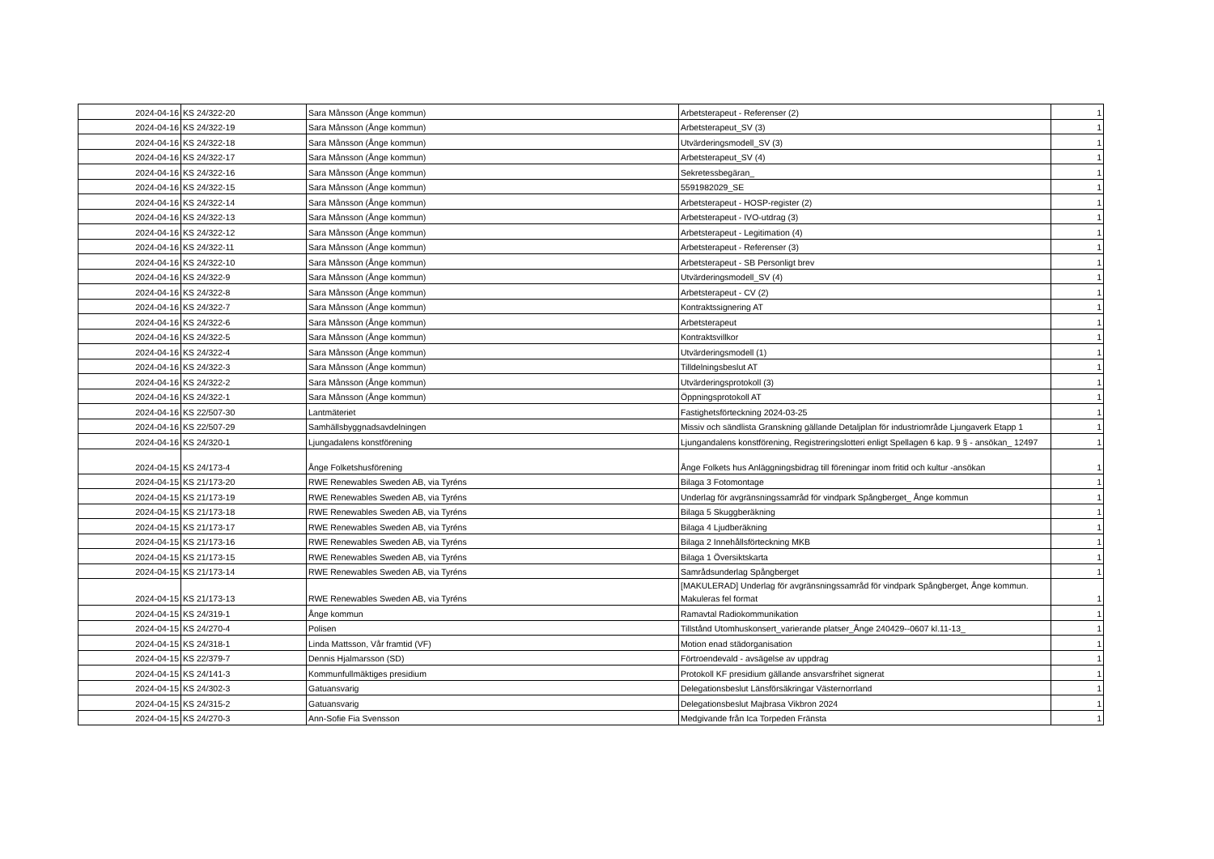| 2024-04-16 | KS 24/322-20 | Sara Månsson (Ånge kommun) | Arbetsterapeut - Referenser (2) | 1 |
| 2024-04-16 | KS 24/322-19 | Sara Månsson (Ånge kommun) | Arbetsterapeut_SV (3) | 1 |
| 2024-04-16 | KS 24/322-18 | Sara Månsson (Ånge kommun) | Utvärderingsmodell_SV (3) | 1 |
| 2024-04-16 | KS 24/322-17 | Sara Månsson (Ånge kommun) | Arbetsterapeut_SV (4) | 1 |
| 2024-04-16 | KS 24/322-16 | Sara Månsson (Ånge kommun) | Sekretessbegäran_ | 1 |
| 2024-04-16 | KS 24/322-15 | Sara Månsson (Ånge kommun) | 5591982029_SE | 1 |
| 2024-04-16 | KS 24/322-14 | Sara Månsson (Ånge kommun) | Arbetsterapeut - HOSP-register (2) | 1 |
| 2024-04-16 | KS 24/322-13 | Sara Månsson (Ånge kommun) | Arbetsterapeut - IVO-utdrag (3) | 1 |
| 2024-04-16 | KS 24/322-12 | Sara Månsson (Ånge kommun) | Arbetsterapeut - Legitimation (4) | 1 |
| 2024-04-16 | KS 24/322-11 | Sara Månsson (Ånge kommun) | Arbetsterapeut - Referenser (3) | 1 |
| 2024-04-16 | KS 24/322-10 | Sara Månsson (Ånge kommun) | Arbetsterapeut - SB Personligt brev | 1 |
| 2024-04-16 | KS 24/322-9 | Sara Månsson (Ånge kommun) | Utvärderingsmodell_SV (4) | 1 |
| 2024-04-16 | KS 24/322-8 | Sara Månsson (Ånge kommun) | Arbetsterapeut - CV (2) | 1 |
| 2024-04-16 | KS 24/322-7 | Sara Månsson (Ånge kommun) | Kontraktssignering AT | 1 |
| 2024-04-16 | KS 24/322-6 | Sara Månsson (Ånge kommun) | Arbetsterapeut | 1 |
| 2024-04-16 | KS 24/322-5 | Sara Månsson (Ånge kommun) | Kontraktsvillkor | 1 |
| 2024-04-16 | KS 24/322-4 | Sara Månsson (Ånge kommun) | Utvärderingsmodell (1) | 1 |
| 2024-04-16 | KS 24/322-3 | Sara Månsson (Ånge kommun) | Tilldelningsbeslut AT | 1 |
| 2024-04-16 | KS 24/322-2 | Sara Månsson (Ånge kommun) | Utvärderingsprotokoll (3) | 1 |
| 2024-04-16 | KS 24/322-1 | Sara Månsson (Ånge kommun) | Öppningsprotokoll AT | 1 |
| 2024-04-16 | KS 22/507-30 | Lantmäteriet | Fastighetsförteckning 2024-03-25 | 1 |
| 2024-04-16 | KS 22/507-29 | Samhällsbyggnadsavdelningen | Missiv och sändlista Granskning gällande Detaljplan för industriområde Ljungaverk Etapp 1 | 1 |
| 2024-04-16 | KS 24/320-1 | Ljungadalens konstförening | Ljungandalens konstförening, Registreringslotteri enligt Spellagen 6 kap. 9 § - ansökan_ 12497 | 1 |
| 2024-04-15 | KS 24/173-4 | Ånge Folketshusförening | Ånge Folkets hus Anläggningsbidrag till föreningar inom fritid och kultur -ansökan | 1 |
| 2024-04-15 | KS 21/173-20 | RWE Renewables Sweden AB, via Tyréns | Bilaga 3 Fotomontage | 1 |
| 2024-04-15 | KS 21/173-19 | RWE Renewables Sweden AB, via Tyréns | Underlag för avgränsningssamråd för vindpark Spångberget_ Ånge kommun | 1 |
| 2024-04-15 | KS 21/173-18 | RWE Renewables Sweden AB, via Tyréns | Bilaga 5 Skuggberäkning | 1 |
| 2024-04-15 | KS 21/173-17 | RWE Renewables Sweden AB, via Tyréns | Bilaga 4 Ljudberäkning | 1 |
| 2024-04-15 | KS 21/173-16 | RWE Renewables Sweden AB, via Tyréns | Bilaga 2 Innehållsförteckning MKB | 1 |
| 2024-04-15 | KS 21/173-15 | RWE Renewables Sweden AB, via Tyréns | Bilaga 1 Översiktskarta | 1 |
| 2024-04-15 | KS 21/173-14 | RWE Renewables Sweden AB, via Tyréns | Samrådsunderlag Spångberget | 1 |
| 2024-04-15 | KS 21/173-13 | RWE Renewables Sweden AB, via Tyréns | [MAKULERAD] Underlag för avgränsningssamråd för vindpark Spångberget, Ånge kommun. Makuleras fel format | 1 |
| 2024-04-15 | KS 24/319-1 | Ånge kommun | Ramavtal Radiokommunikation | 1 |
| 2024-04-15 | KS 24/270-4 | Polisen | Tillstånd Utomhuskonsert_varierande platser_Ånge 240429--0607 kl.11-13_ | 1 |
| 2024-04-15 | KS 24/318-1 | Linda Mattsson, Vår framtid (VF) | Motion enad städorganisation | 1 |
| 2024-04-15 | KS 22/379-7 | Dennis Hjalmarsson (SD) | Förtroendevald - avsägelse av uppdrag | 1 |
| 2024-04-15 | KS 24/141-3 | Kommunfullmäktiges presidium | Protokoll KF presidium gällande ansvarsfrihet signerat | 1 |
| 2024-04-15 | KS 24/302-3 | Gatuansvarig | Delegationsbeslut Länsförsäkringar Västernorrland | 1 |
| 2024-04-15 | KS 24/315-2 | Gatuansvarig | Delegationsbeslut Majbrasa Vikbron 2024 | 1 |
| 2024-04-15 | KS 24/270-3 | Ann-Sofie Fia Svensson | Medgivande från Ica Torpeden Fränsta | 1 |